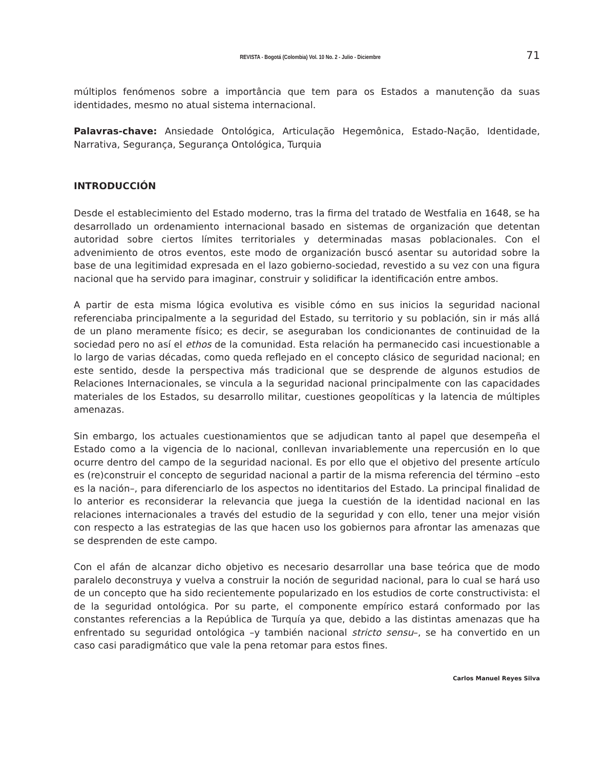REVISTA - Bogotá (Colombia) Vol. 10 No. 2 - Julio - Diciembre 71
múltiplos fenómenos sobre a importância que tem para os Estados a manutenção da suas identidades, mesmo no atual sistema internacional.
Palavras-chave: Ansiedade Ontológica, Articulação Hegemônica, Estado-Nação, Identidade, Narrativa, Segurança, Segurança Ontológica, Turquia
INTRODUCCIÓN
Desde el establecimiento del Estado moderno, tras la firma del tratado de Westfalia en 1648, se ha desarrollado un ordenamiento internacional basado en sistemas de organización que detentan autoridad sobre ciertos límites territoriales y determinadas masas poblacionales. Con el advenimiento de otros eventos, este modo de organización buscó asentar su autoridad sobre la base de una legitimidad expresada en el lazo gobierno-sociedad, revestido a su vez con una figura nacional que ha servido para imaginar, construir y solidificar la identificación entre ambos.
A partir de esta misma lógica evolutiva es visible cómo en sus inicios la seguridad nacional referenciaba principalmente a la seguridad del Estado, su territorio y su población, sin ir más allá de un plano meramente físico; es decir, se aseguraban los condicionantes de continuidad de la sociedad pero no así el ethos de la comunidad. Esta relación ha permanecido casi incuestionable a lo largo de varias décadas, como queda reflejado en el concepto clásico de seguridad nacional; en este sentido, desde la perspectiva más tradicional que se desprende de algunos estudios de Relaciones Internacionales, se vincula a la seguridad nacional principalmente con las capacidades materiales de los Estados, su desarrollo militar, cuestiones geopolíticas y la latencia de múltiples amenazas.
Sin embargo, los actuales cuestionamientos que se adjudican tanto al papel que desempeña el Estado como a la vigencia de lo nacional, conllevan invariablemente una repercusión en lo que ocurre dentro del campo de la seguridad nacional. Es por ello que el objetivo del presente artículo es (re)construir el concepto de seguridad nacional a partir de la misma referencia del término –esto es la nación–, para diferenciarlo de los aspectos no identitarios del Estado. La principal finalidad de lo anterior es reconsiderar la relevancia que juega la cuestión de la identidad nacional en las relaciones internacionales a través del estudio de la seguridad y con ello, tener una mejor visión con respecto a las estrategias de las que hacen uso los gobiernos para afrontar las amenazas que se desprenden de este campo.
Con el afán de alcanzar dicho objetivo es necesario desarrollar una base teórica que de modo paralelo deconstruya y vuelva a construir la noción de seguridad nacional, para lo cual se hará uso de un concepto que ha sido recientemente popularizado en los estudios de corte constructivista: el de la seguridad ontológica. Por su parte, el componente empírico estará conformado por las constantes referencias a la República de Turquía ya que, debido a las distintas amenazas que ha enfrentado su seguridad ontológica –y también nacional stricto sensu–, se ha convertido en un caso casi paradigmático que vale la pena retomar para estos fines.
Carlos Manuel Reyes Silva